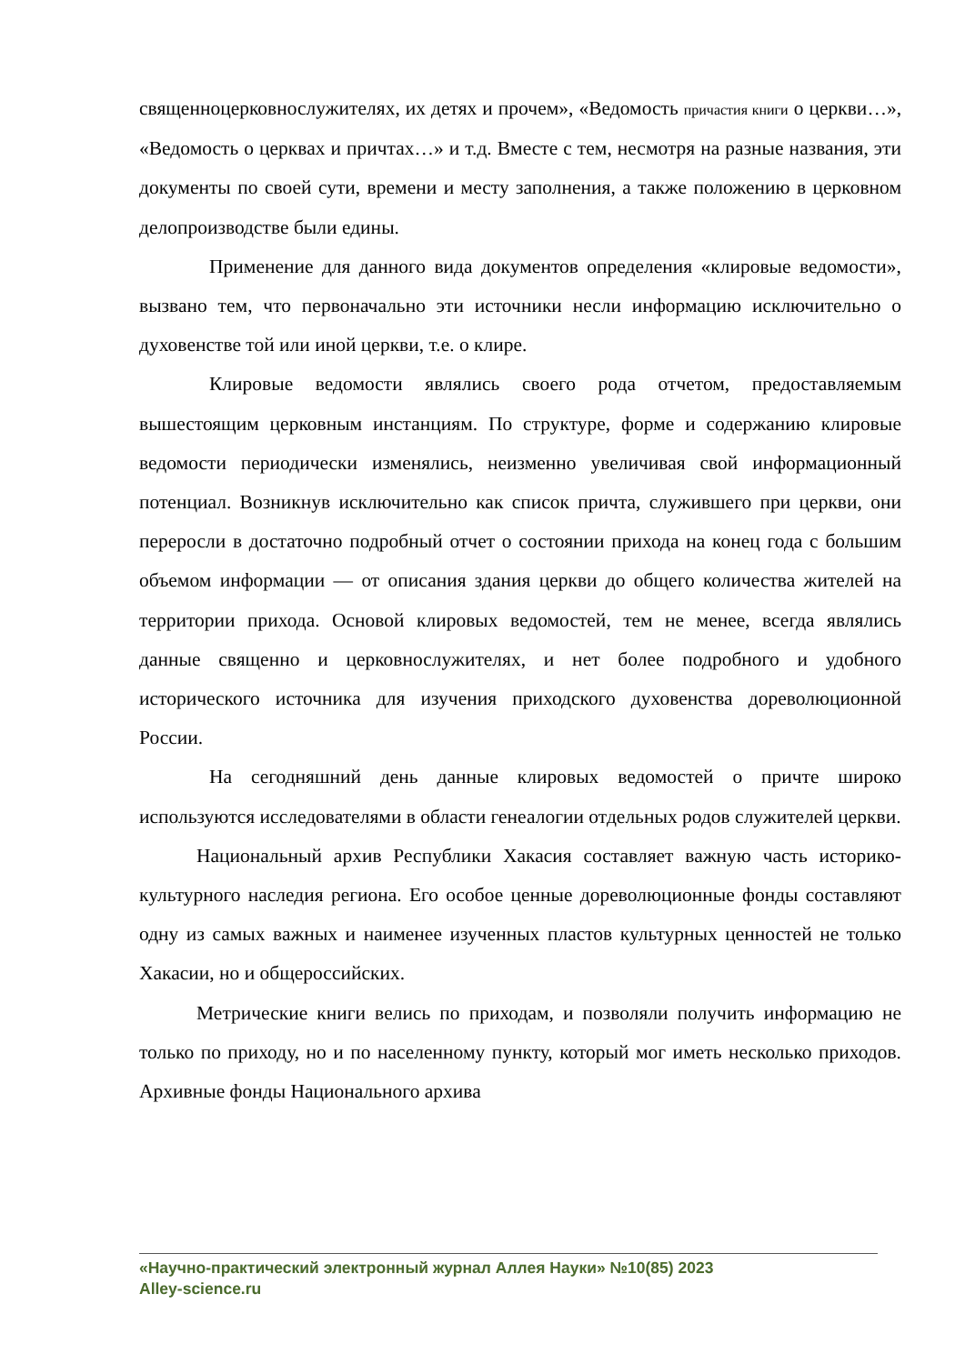священноцерковнослужителях, их детях и прочем», «Ведомость причастия книги о церкви…», «Ведомость о церквах и причтах…» и т.д. Вместе с тем, несмотря на разные названия, эти документы по своей сути, времени и месту заполнения, а также положению в церковном делопроизводстве были едины.
Применение для данного вида документов определения «клировые ведомости», вызвано тем, что первоначально эти источники несли информацию исключительно о духовенстве той или иной церкви, т.е. о клире.
Клировые ведомости являлись своего рода отчетом, предоставляемым вышестоящим церковным инстанциям. По структуре, форме и содержанию клировые ведомости периодически изменялись, неизменно увеличивая свой информационный потенциал. Возникнув исключительно как список причта, служившего при церкви, они переросли в достаточно подробный отчет о состоянии прихода на конец года с большим объемом информации — от описания здания церкви до общего количества жителей на территории прихода. Основой клировых ведомостей, тем не менее, всегда являлись данные священно и церковнослужителях, и нет более подробного и удобного исторического источника для изучения приходского духовенства дореволюционной России.
На сегодняшний день данные клировых ведомостей о причте широко используются исследователями в области генеалогии отдельных родов служителей церкви.
Национальный архив Республики Хакасия составляет важную часть историко-культурного наследия региона. Его особое ценные дореволюционные фонды составляют одну из самых важных и наименее изученных пластов культурных ценностей не только Хакасии, но и общероссийских.
Метрические книги велись по приходам, и позволяли получить информацию не только по приходу, но и по населенному пункту, который мог иметь несколько приходов. Архивные фонды Национального архива
«Научно-практический электронный журнал Аллея Науки» №10(85) 2023
Alley-science.ru